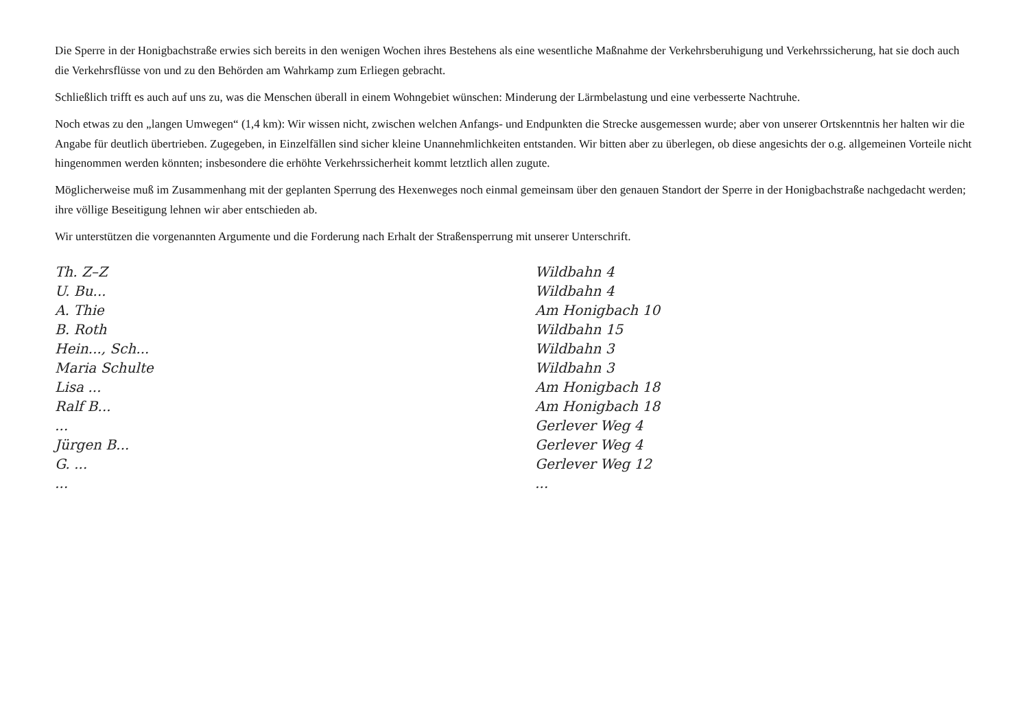Die Sperre in der Honigbachstraße erwies sich bereits in den wenigen Wochen ihres Bestehens als eine wesentliche Maßnahme der Verkehrsberuhigung und Verkehrssicherung, hat sie doch auch die Verkehrsflüsse von und zu den Behörden am Wahrkamp zum Erliegen gebracht.
Schließlich trifft es auch auf uns zu, was die Menschen überall in einem Wohngebiet wünschen: Minderung der Lärmbelastung und eine verbesserte Nachtruhe.
Noch etwas zu den „langen Umwegen“ (1,4 km): Wir wissen nicht, zwischen welchen Anfangs- und Endpunkten die Strecke ausgemessen wurde; aber von unserer Ortskenntnis her halten wir die Angabe für deutlich übertrieben. Zugegeben, in Einzelfällen sind sicher kleine Unannehmlichkeiten entstanden. Wir bitten aber zu überlegen, ob diese angesichts der o.g. allgemeinen Vorteile nicht hingenommen werden könnten; insbesondere die erhöhte Verkehrssicherheit kommt letztlich allen zugute.
Möglicherweise muß im Zusammenhang mit der geplanten Sperrung des Hexenweges noch einmal gemeinsam über den genauen Standort der Sperre in der Honigbachstraße nachgedacht werden; ihre völlige Beseitigung lehnen wir aber entschieden ab.
Wir unterstützen die vorgenannten Argumente und die Forderung nach Erhalt der Straßensperrung mit unserer Unterschrift.
Th. Z–Z
Wildbahn 4
U. Bu...
Wildbahn 4
A. Thie
Am Honigbach 10
B. Roth
Wildbahn 15
Hein..., Sch...
Wildbahn 3
Maria Schulte
Wildbahn 3
Lisa ...
Am Honigbach 18
Ralf B...
Am Honigbach 18
...
Gerlever Weg 4
Jürgen B...
Gerlever Weg 4
G. ...
Gerlever Weg 12
...
...